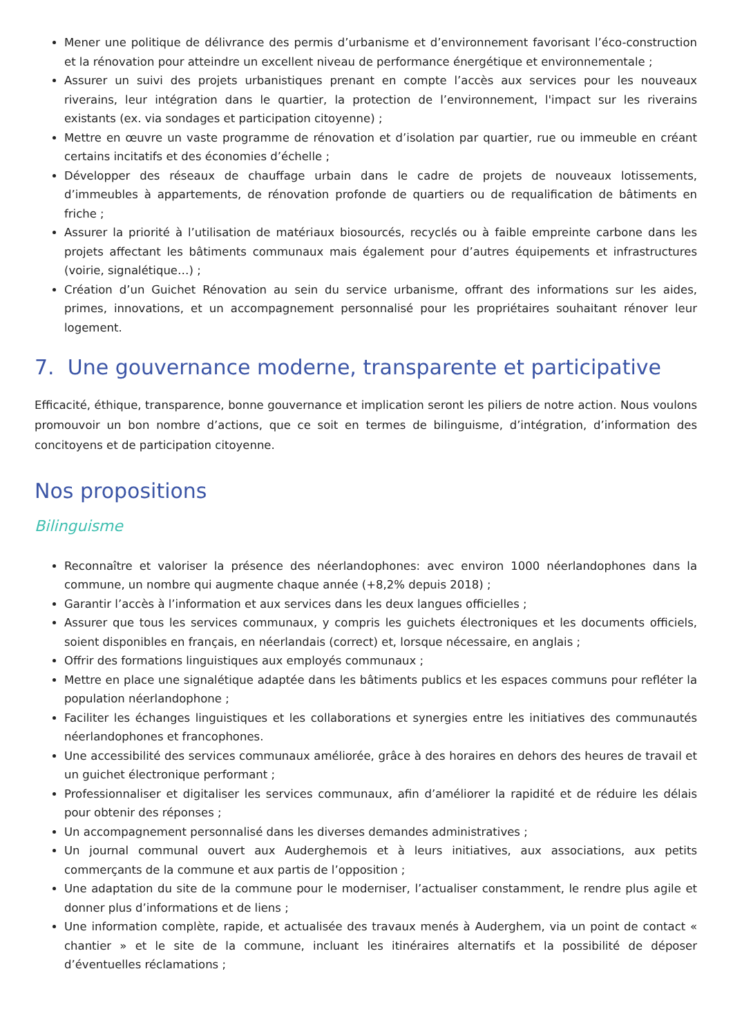Mener une politique de délivrance des permis d’urbanisme et d’environnement favorisant l’éco-construction et la rénovation pour atteindre un excellent niveau de performance énergétique et environnementale ;
Assurer un suivi des projets urbanistiques prenant en compte l’accès aux services pour les nouveaux riverains, leur intégration dans le quartier, la protection de l’environnement, l'impact sur les riverains existants (ex. via sondages et participation citoyenne) ;
Mettre en œuvre un vaste programme de rénovation et d’isolation par quartier, rue ou immeuble en créant certains incitatifs et des économies d’échelle ;
Développer des réseaux de chauffage urbain dans le cadre de projets de nouveaux lotissements, d’immeubles à appartements, de rénovation profonde de quartiers ou de requalification de bâtiments en friche ;
Assurer la priorité à l’utilisation de matériaux biosourcés, recyclés ou à faible empreinte carbone dans les projets affectant les bâtiments communaux mais également pour d’autres équipements et infrastructures (voirie, signalétique…) ;
Création d’un Guichet Rénovation au sein du service urbanisme, offrant des informations sur les aides, primes, innovations, et un accompagnement personnalisé pour les propriétaires souhaitant rénover leur logement.
7. Une gouvernance moderne, transparente et participative
Efficacité, éthique, transparence, bonne gouvernance et implication seront les piliers de notre action. Nous voulons promouvoir un bon nombre d’actions, que ce soit en termes de bilinguisme, d’intégration, d’information des concitoyens et de participation citoyenne.
Nos propositions
Bilinguisme
Reconnaître et valoriser la présence des néerlandophones: avec environ 1000 néerlandophones dans la commune, un nombre qui augmente chaque année (+8,2% depuis 2018) ;
Garantir l’accès à l’information et aux services dans les deux langues officielles ;
Assurer que tous les services communaux, y compris les guichets électroniques et les documents officiels, soient disponibles en français, en néerlandais (correct) et, lorsque nécessaire, en anglais ;
Offrir des formations linguistiques aux employés communaux ;
Mettre en place une signalétique adaptée dans les bâtiments publics et les espaces communs pour refléter la population néerlandophone ;
Faciliter les échanges linguistiques et les collaborations et synergies entre les initiatives des communautés néerlandophones et francophones.
Une accessibilité des services communaux améliorée, grâce à des horaires en dehors des heures de travail et un guichet électronique performant ;
Professionnaliser et digitaliser les services communaux, afin d’améliorer la rapidité et de réduire les délais pour obtenir des réponses ;
Un accompagnement personnalisé dans les diverses demandes administratives ;
Un journal communal ouvert aux Auderghemois et à leurs initiatives, aux associations, aux petits commerçants de la commune et aux partis de l’opposition ;
Une adaptation du site de la commune pour le moderniser, l’actualiser constamment, le rendre plus agile et donner plus d’informations et de liens ;
Une information complète, rapide, et actualisée des travaux menés à Auderghem, via un point de contact « chantier » et le site de la commune, incluant les itinéraires alternatifs et la possibilité de déposer d’éventuelles réclamations ;